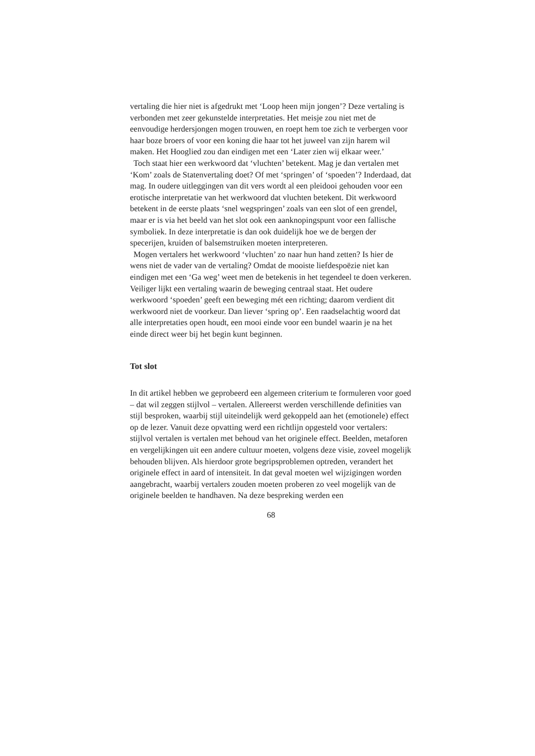vertaling die hier niet is afgedrukt met ‘Loop heen mijn jongen’? Deze vertaling is verbonden met zeer gekunstelde interpretaties. Het meisje zou niet met de eenvoudige herdersjongen mogen trouwen, en roept hem toe zich te verbergen voor haar boze broers of voor een koning die haar tot het juweel van zijn harem wil maken. Het Hooglied zou dan eindigen met een ‘Later zien wij elkaar weer.’
Toch staat hier een werkwoord dat ‘vluchten’ betekent. Mag je dan vertalen met ‘Kom’ zoals de Statenvertaling doet? Of met ‘springen’ of ‘spoeden’? Inderdaad, dat mag. In oudere uitleggingen van dit vers wordt al een pleidooi gehouden voor een erotische interpretatie van het werkwoord dat vluchten betekent. Dit werkwoord betekent in de eerste plaats ‘snel wegspringen’ zoals van een slot of een grendel, maar er is via het beeld van het slot ook een aanknopingspunt voor een fallische symboliek. In deze interpretatie is dan ook duidelijk hoe we de bergen der specerijen, kruiden of balsemstruiken moeten interpreteren.
Mogen vertalers het werkwoord ‘vluchten’ zo naar hun hand zetten? Is hier de wens niet de vader van de vertaling? Omdat de mooiste liefdespoëzie niet kan eindigen met een ‘Ga weg’ weet men de betekenis in het tegendeel te doen verkeren. Veiliger lijkt een vertaling waarin de beweging centraal staat. Het oudere werkwoord ‘spoeden’ geeft een beweging mét een richting; daarom verdient dit werkwoord niet de voorkeur. Dan liever ‘spring op’. Een raadselachtig woord dat alle interpretaties open houdt, een mooi einde voor een bundel waarin je na het einde direct weer bij het begin kunt beginnen.
Tot slot
In dit artikel hebben we geprobeerd een algemeen criterium te formuleren voor goed – dat wil zeggen stijlvol – vertalen. Allereerst werden verschillende definities van stijl besproken, waarbij stijl uiteindelijk werd gekoppeld aan het (emotionele) effect op de lezer. Vanuit deze opvatting werd een richtlijn opgesteld voor vertalers: stijlvol vertalen is vertalen met behoud van het originele effect. Beelden, metaforen en vergelijkingen uit een andere cultuur moeten, volgens deze visie, zoveel mogelijk behouden blijven. Als hierdoor grote begripsproblemen optreden, verandert het originele effect in aard of intensiteit. In dat geval moeten wel wijzigingen worden aangebracht, waarbij vertalers zouden moeten proberen zo veel mogelijk van de originele beelden te handhaven. Na deze bespreking werden een
68